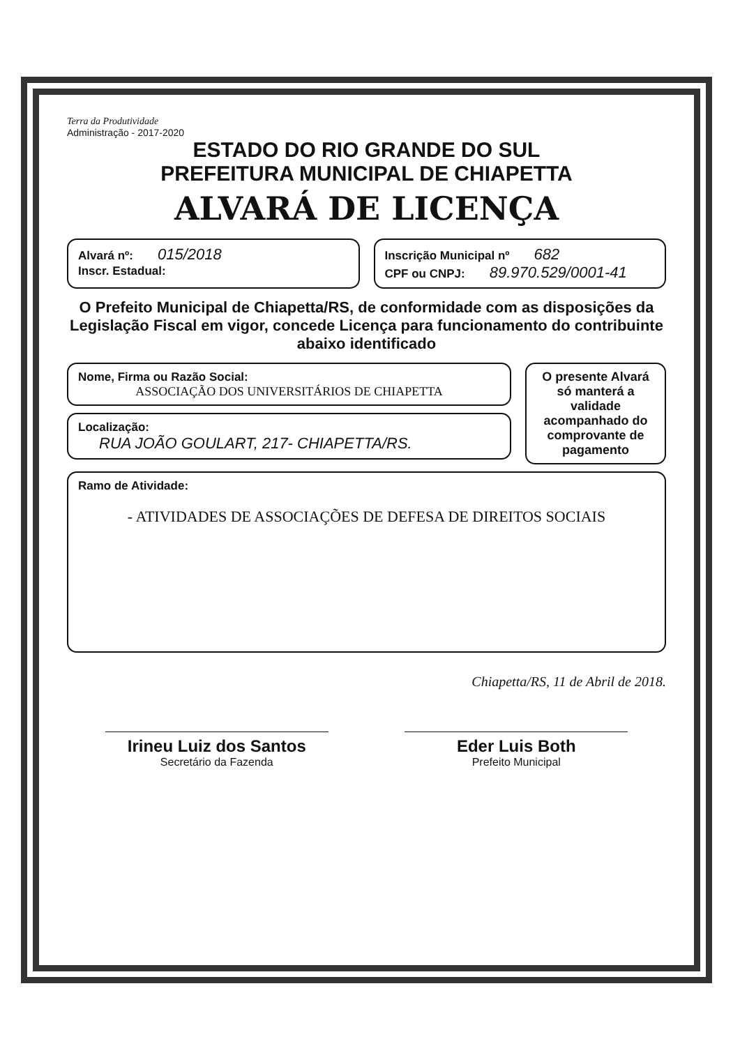Terra da Produtividade
Administração - 2017-2020
ESTADO DO RIO GRANDE DO SUL
PREFEITURA MUNICIPAL DE CHIAPETTA
ALVARÁ DE LICENÇA
Alvará nº: 015/2018
Inscr. Estadual:
Inscrição Municipal nº 682
CPF ou CNPJ: 89.970.529/0001-41
O Prefeito Municipal de Chiapetta/RS, de conformidade com as disposições da Legislação Fiscal em vigor, concede Licença para funcionamento do contribuinte abaixo identificado
Nome, Firma ou Razão Social:
ASSOCIAÇÃO DOS UNIVERSITÁRIOS DE CHIAPETTA
Localização:
RUA JOÃO GOULART, 217- CHIAPETTA/RS.
O presente Alvará só manterá a validade acompanhado do comprovante de pagamento
Ramo de Atividade:
- ATIVIDADES DE ASSOCIAÇÕES DE DEFESA DE DIREITOS SOCIAIS
Chiapetta/RS, 11 de Abril de 2018.
Irineu Luiz dos Santos
Secretário da Fazenda
Eder Luis Both
Prefeito Municipal